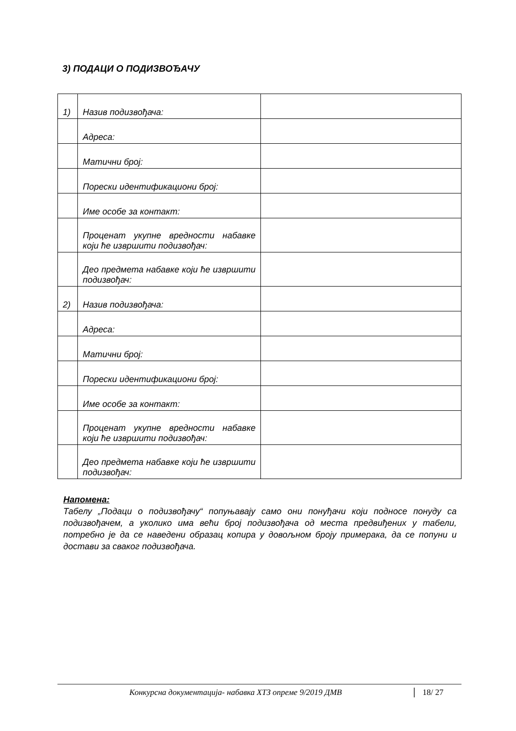3) ПОДАЦИ О ПОДИЗВОЂАЧУ
| 1) | Назив подизвођача: | |
| | Адреса: | |
| | Матични број: | |
| | Порески идентификациони број: | |
| | Име особе за контакт: | |
| | Проценат укупне вредности набавке који ће извршити подизвођач: | |
| | Део предмета набавке који ће извршити подизвођач: | |
| 2) | Назив подизвођача: | |
| | Адреса: | |
| | Матични број: | |
| | Порески идентификациони број: | |
| | Име особе за контакт: | |
| | Проценат укупне вредности набавке који ће извршити подизвођач: | |
| | Део предмета набавке који ће извршити подизвођач: | |
Напомена:
Табелу „Подаци о подизвођачу“ попуњавају само они понуђачи који подносе понуду са подизвођачем, а уколико има већи број подизвођача од места предвиђених у табели, потребно је да се наведени образац копира у довољном броју примерака, да се попуни и достави за сваког подизвођача.
Конкурсна документација- набавка ХТЗ опреме 9/2019 ДМВ 18/ 27